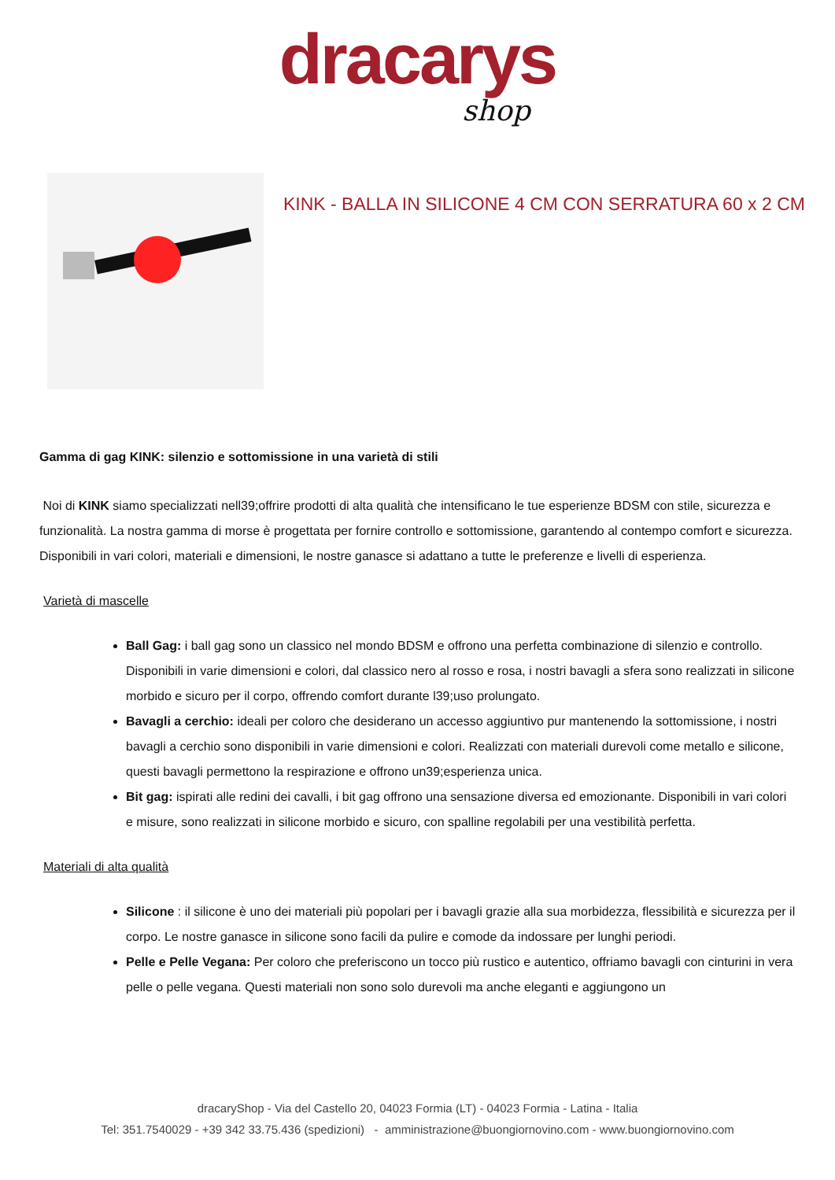dracarys
shop
KINK - BALLA IN SILICONE 4 CM CON SERRATURA 60 x 2 CM
Gamma di gag KINK: silenzio e sottomissione in una varietà di stili
Noi di KINK siamo specializzati nell39;offrire prodotti di alta qualità che intensificano le tue esperienze BDSM con stile, sicurezza e funzionalità. La nostra gamma di morse è progettata per fornire controllo e sottomissione, garantendo al contempo comfort e sicurezza. Disponibili in vari colori, materiali e dimensioni, le nostre ganasce si adattano a tutte le preferenze e livelli di esperienza.
Varietà di mascelle
Ball Gag: i ball gag sono un classico nel mondo BDSM e offrono una perfetta combinazione di silenzio e controllo. Disponibili in varie dimensioni e colori, dal classico nero al rosso e rosa, i nostri bavagli a sfera sono realizzati in silicone morbido e sicuro per il corpo, offrendo comfort durante l39;uso prolungato.
Bavagli a cerchio: ideali per coloro che desiderano un accesso aggiuntivo pur mantenendo la sottomissione, i nostri bavagli a cerchio sono disponibili in varie dimensioni e colori. Realizzati con materiali durevoli come metallo e silicone, questi bavagli permettono la respirazione e offrono un39;esperienza unica.
Bit gag: ispirati alle redini dei cavalli, i bit gag offrono una sensazione diversa ed emozionante. Disponibili in vari colori e misure, sono realizzati in silicone morbido e sicuro, con spalline regolabili per una vestibilità perfetta.
Materiali di alta qualità
Silicone : il silicone è uno dei materiali più popolari per i bavagli grazie alla sua morbidezza, flessibilità e sicurezza per il corpo. Le nostre ganasce in silicone sono facili da pulire e comode da indossare per lunghi periodi.
Pelle e Pelle Vegana: Per coloro che preferiscono un tocco più rustico e autentico, offriamo bavagli con cinturini in vera pelle o pelle vegana. Questi materiali non sono solo durevoli ma anche eleganti e aggiungono un
dracaryShop - Via del Castello 20, 04023 Formia (LT) - 04023 Formia - Latina - Italia
Tel: 351.7540029 - +39 342 33.75.436 (spedizioni) - amministrazione@buongiornovino.com - www.buongiornovino.com